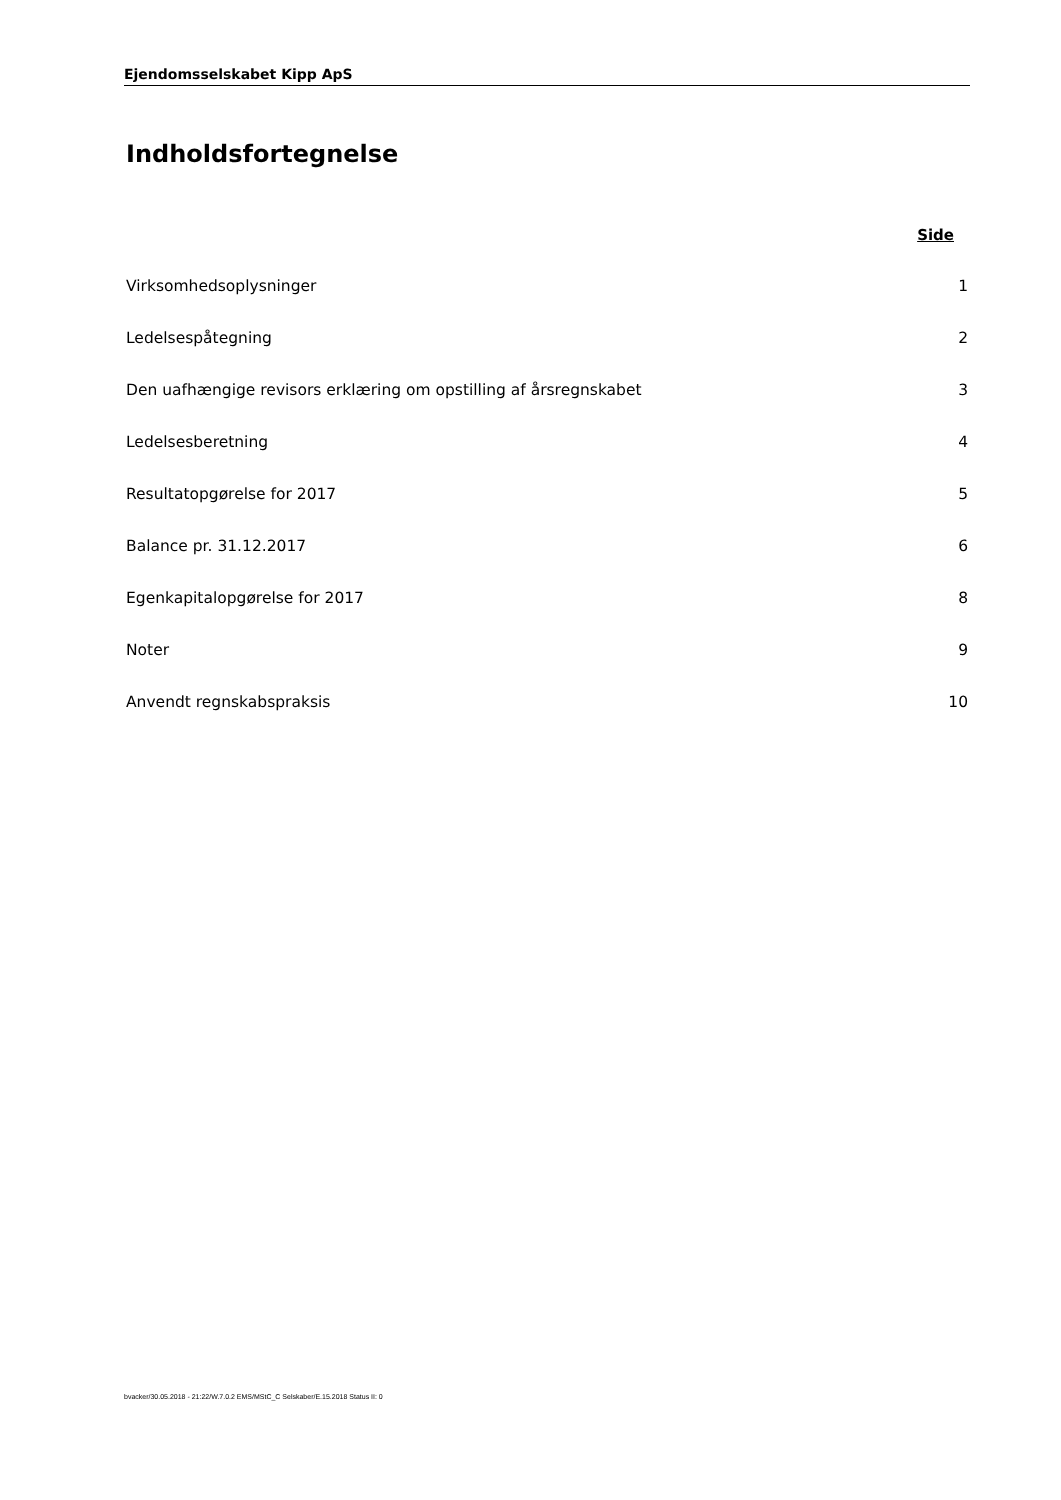Ejendomsselskabet Kipp ApS
Indholdsfortegnelse
Side
Virksomhedsoplysninger 1
Ledelsespåtegning 2
Den uafhængige revisors erklæring om opstilling af årsregnskabet 3
Ledelsesberetning 4
Resultatopgørelse for 2017 5
Balance pr. 31.12.2017 6
Egenkapitalopgørelse for 2017 8
Noter 9
Anvendt regnskabspraksis 10
bvacker/30.05.2018 - 21:22/W.7.0.2 EMS/MStC_C Selskaber/E.15.2018 Status II: 0